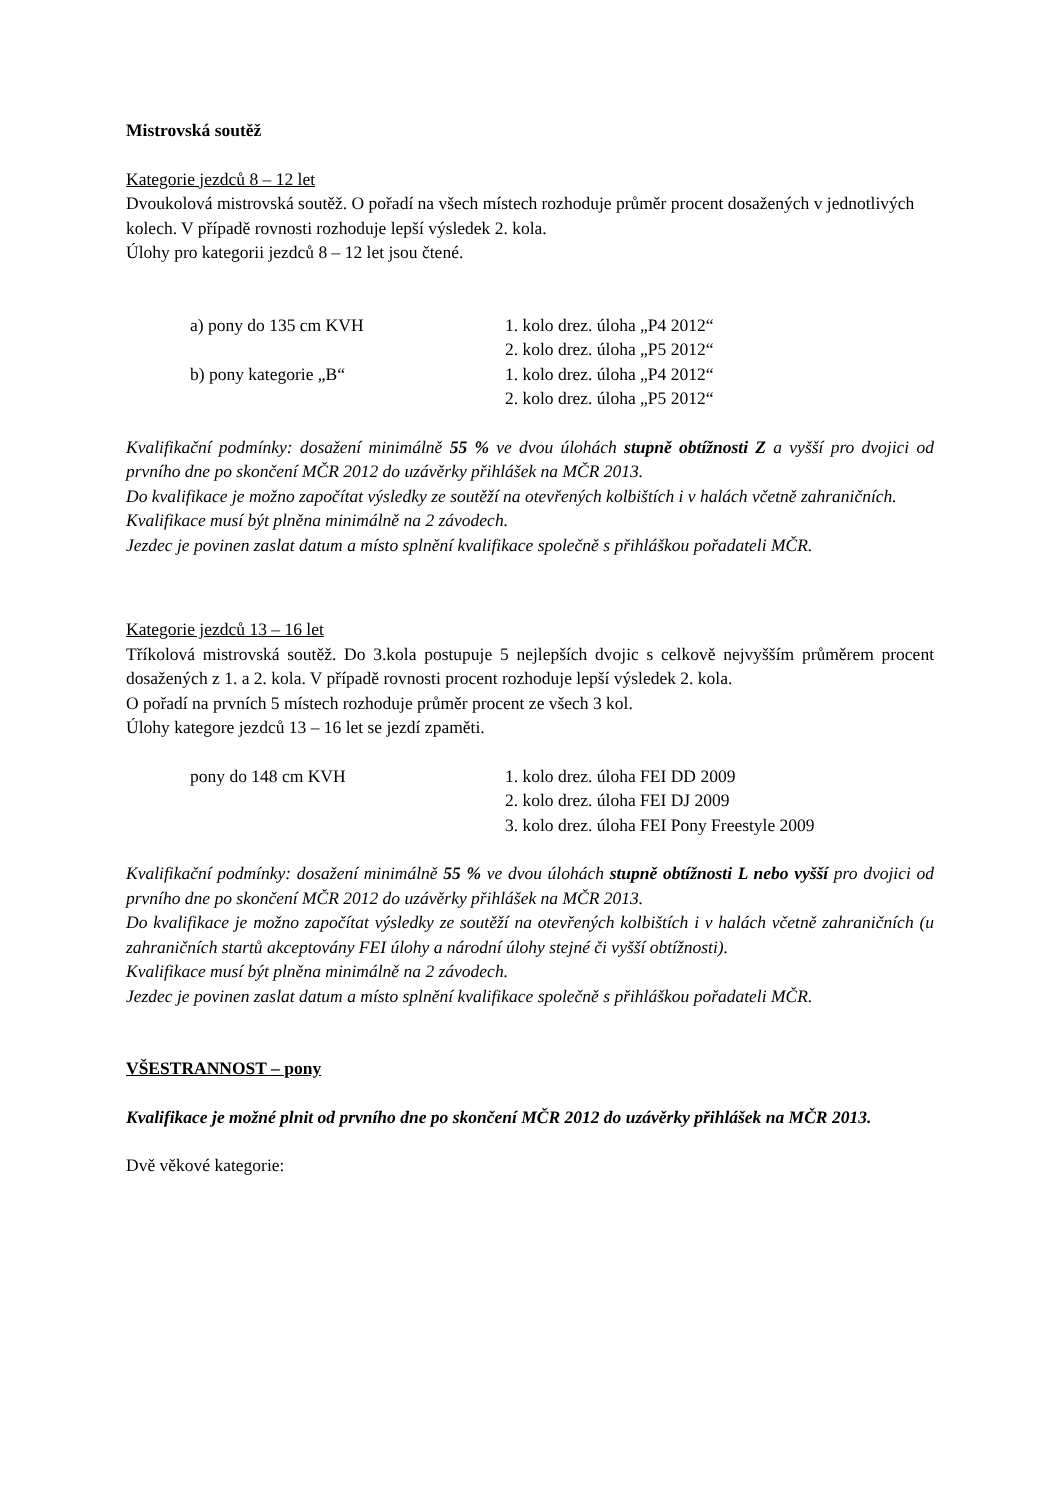Mistrovská soutěž
Kategorie jezdců 8 – 12 let
Dvoukolová mistrovská soutěž. O pořadí na všech místech rozhoduje průměr procent dosažených v jednotlivých kolech. V případě rovnosti rozhoduje lepší výsledek 2. kola.
Úlohy pro kategorii jezdců 8 – 12 let jsou čtené.
a) pony do 135 cm KVH 1. kolo drez. úloha „P4 2012“
2. kolo drez. úloha „P5 2012“
b) pony kategorie „B“ 1. kolo drez. úloha „P4 2012“
2. kolo drez. úloha „P5 2012“
Kvalifikační podmínky: dosažení minimálně 55 % ve dvou úlohách stupně obtížnosti Z a vyšší pro dvojici od prvního dne po skončení MČR 2012 do uzávěrky přihlášek na MČR 2013.
Do kvalifikace je možno započítat výsledky ze soutěží na otevřených kolbištích i v halách včetně zahraničních.
Kvalifikace musí být plněna minimálně na 2 závodech.
Jezdec je povinen zaslat datum a místo splnění kvalifikace společně s přihláškou pořadateli MČR.
Kategorie jezdců 13 – 16 let
Tříkolová mistrovská soutěž. Do 3.kola postupuje 5 nejlepších dvojic s celkově nejvyšším průměrem procent dosažených z 1. a 2. kola. V případě rovnosti procent rozhoduje lepší výsledek 2. kola.
O pořadí na prvních 5 místech rozhoduje průměr procent ze všech 3 kol.
Úlohy kategore jezdců 13 – 16 let se jezdí zpaměti.
pony do 148 cm KVH 1. kolo drez. úloha FEI DD 2009
2. kolo drez. úloha FEI DJ 2009
3. kolo drez. úloha FEI Pony Freestyle 2009
Kvalifikační podmínky: dosažení minimálně 55 % ve dvou úlohách stupně obtížnosti L nebo vyšší pro dvojici od prvního dne po skončení MČR 2012 do uzávěrky přihlášek na MČR 2013.
Do kvalifikace je možno započítat výsledky ze soutěží na otevřených kolbištích i v halách včetně zahraničních (u zahraničních startů akceptovány FEI úlohy a národní úlohy stejné či vyšší obtížnosti).
Kvalifikace musí být plněna minimálně na 2 závodech.
Jezdec je povinen zaslat datum a místo splnění kvalifikace společně s přihláškou pořadateli MČR.
VŠESTRANNOST – pony
Kvalifikace je možné plnit od prvního dne po skončení MČR 2012 do uzávěrky přihlášek na MČR 2013.
Dvě věkové kategorie: